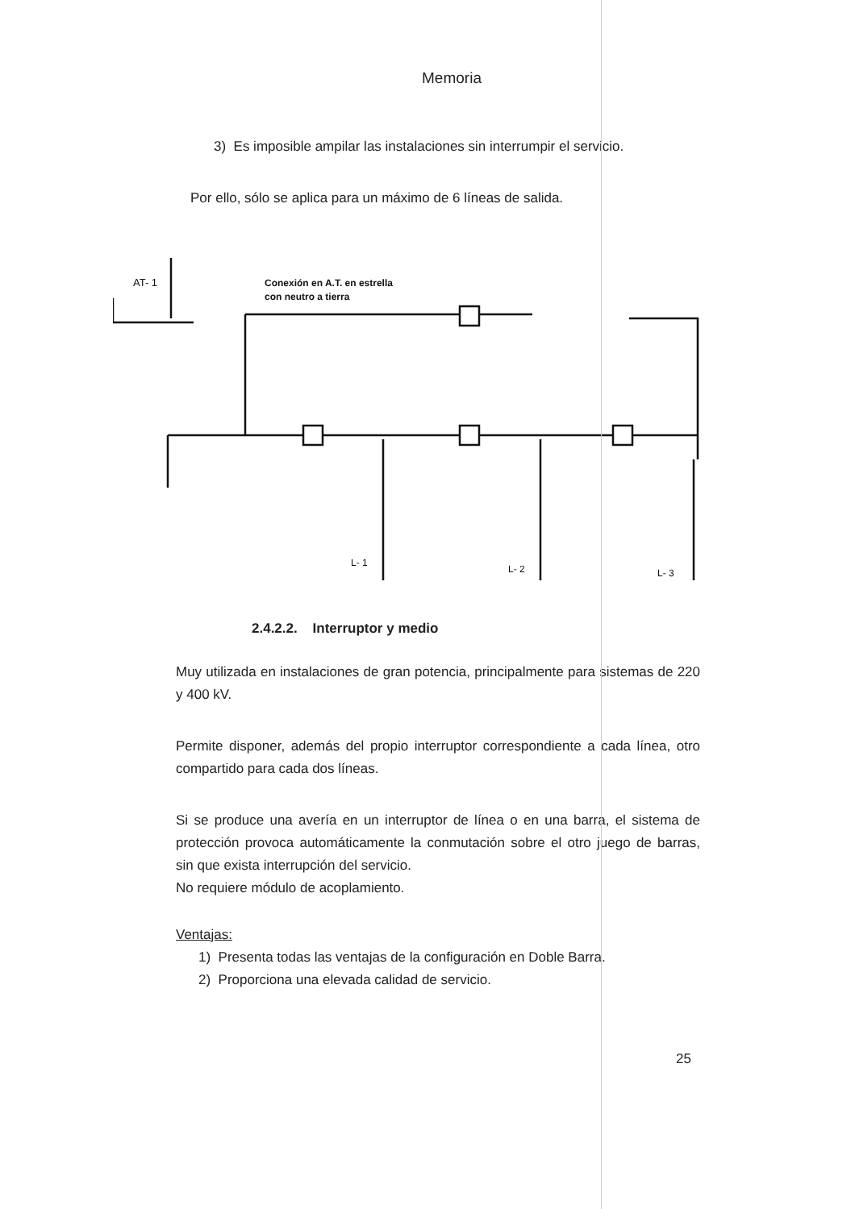Memoria
3) Es imposible ampilar las instalaciones sin interrumpir el servicio.
Por ello, sólo se aplica para un máximo de 6 líneas de salida.
AT- 1
Conexión en A.T. en estrella
con neutro a tierra
L- 1
L- 2
L- 3
2.4.2.2. Interruptor y medio
Muy utilizada en instalaciones de gran potencia, principalmente para sistemas de 220 y 400 kV.
Permite disponer, además del propio interruptor correspondiente a cada línea, otro compartido para cada dos líneas.
Si se produce una avería en un interruptor de línea o en una barra, el sistema de protección provoca automáticamente la conmutación sobre el otro juego de barras, sin que exista interrupción del servicio.
No requiere módulo de acoplamiento.
Ventajas:
1) Presenta todas las ventajas de la configuración en Doble Barra.
2) Proporciona una elevada calidad de servicio.
25